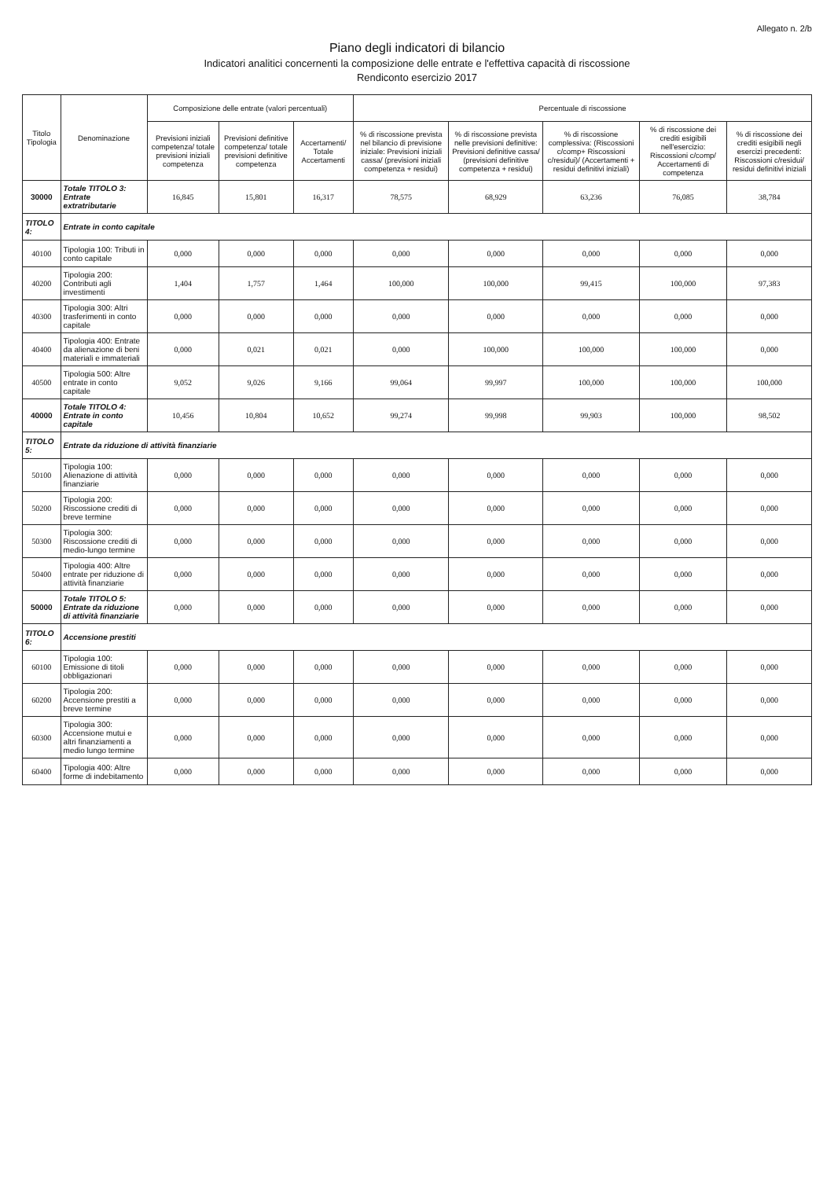Allegato n. 2/b
Piano degli indicatori di bilancio
Indicatori analitici concernenti la composizione delle entrate e l'effettiva capacità di riscossione
Rendiconto esercizio 2017
| Titolo Tipologia | Denominazione | Composizione delle entrate (valori percentuali) | | | Percentuale di riscossione | | | | |
| --- | --- | --- | --- | --- | --- | --- | --- | --- | --- |
| | | Previsioni iniziali competenza/ totale previsioni iniziali competenza | Previsioni definitive competenza/ totale previsioni definitive competenza | Accertamenti/ Totale Accertamenti | % di riscossione prevista nel bilancio di previsione iniziale: Previsioni iniziali cassa/ (previsioni iniziali competenza + residui) | % di riscossione prevista nelle previsioni definitive: Previsioni definitive cassa/ (previsioni definitive competenza + residui) | % di riscossione complessiva: (Riscossioni c/comp+ Riscossioni c/residui)/ (Accertamenti + residui definitivi iniziali) | % di riscossione dei crediti esigibili nell'esercizio: Riscossioni c/comp/ Accertamenti di competenza | % di riscossione dei crediti esigibili negli esercizi precedenti: Riscossioni c/residui/ residui definitivi iniziali |
| 30000 | Totale TITOLO 3: Entrate extratributarie | 16,845 | 15,801 | 16,317 | 78,575 | 68,929 | 63,236 | 76,085 | 38,784 |
| TITOLO 4: | Entrate in conto capitale | | | | | | | | |
| 40100 | Tipologia 100: Tributi in conto capitale | 0,000 | 0,000 | 0,000 | 0,000 | 0,000 | 0,000 | 0,000 | 0,000 |
| 40200 | Tipologia 200: Contributi agli investimenti | 1,404 | 1,757 | 1,464 | 100,000 | 100,000 | 99,415 | 100,000 | 97,383 |
| 40300 | Tipologia 300: Altri trasferimenti in conto capitale | 0,000 | 0,000 | 0,000 | 0,000 | 0,000 | 0,000 | 0,000 | 0,000 |
| 40400 | Tipologia 400: Entrate da alienazione di beni materiali e immateriali | 0,000 | 0,021 | 0,021 | 0,000 | 100,000 | 100,000 | 100,000 | 0,000 |
| 40500 | Tipologia 500: Altre entrate in conto capitale | 9,052 | 9,026 | 9,166 | 99,064 | 99,997 | 100,000 | 100,000 | 100,000 |
| 40000 | Totale TITOLO 4: Entrate in conto capitale | 10,456 | 10,804 | 10,652 | 99,274 | 99,998 | 99,903 | 100,000 | 98,502 |
| TITOLO 5: | Entrate da riduzione di attività finanziarie | | | | | | | | |
| 50100 | Tipologia 100: Alienazione di attività finanziarie | 0,000 | 0,000 | 0,000 | 0,000 | 0,000 | 0,000 | 0,000 | 0,000 |
| 50200 | Tipologia 200: Riscossione crediti di breve termine | 0,000 | 0,000 | 0,000 | 0,000 | 0,000 | 0,000 | 0,000 | 0,000 |
| 50300 | Tipologia 300: Riscossione crediti di medio-lungo termine | 0,000 | 0,000 | 0,000 | 0,000 | 0,000 | 0,000 | 0,000 | 0,000 |
| 50400 | Tipologia 400: Altre entrate per riduzione di attività finanziarie | 0,000 | 0,000 | 0,000 | 0,000 | 0,000 | 0,000 | 0,000 | 0,000 |
| 50000 | Totale TITOLO 5: Entrate da riduzione di attività finanziarie | 0,000 | 0,000 | 0,000 | 0,000 | 0,000 | 0,000 | 0,000 | 0,000 |
| TITOLO 6: | Accensione prestiti | | | | | | | | |
| 60100 | Tipologia 100: Emissione di titoli obbligazionari | 0,000 | 0,000 | 0,000 | 0,000 | 0,000 | 0,000 | 0,000 | 0,000 |
| 60200 | Tipologia 200: Accensione prestiti a breve termine | 0,000 | 0,000 | 0,000 | 0,000 | 0,000 | 0,000 | 0,000 | 0,000 |
| 60300 | Tipologia 300: Accensione mutui e altri finanziamenti a medio lungo termine | 0,000 | 0,000 | 0,000 | 0,000 | 0,000 | 0,000 | 0,000 | 0,000 |
| 60400 | Tipologia 400: Altre forme di indebitamento | 0,000 | 0,000 | 0,000 | 0,000 | 0,000 | 0,000 | 0,000 | 0,000 |